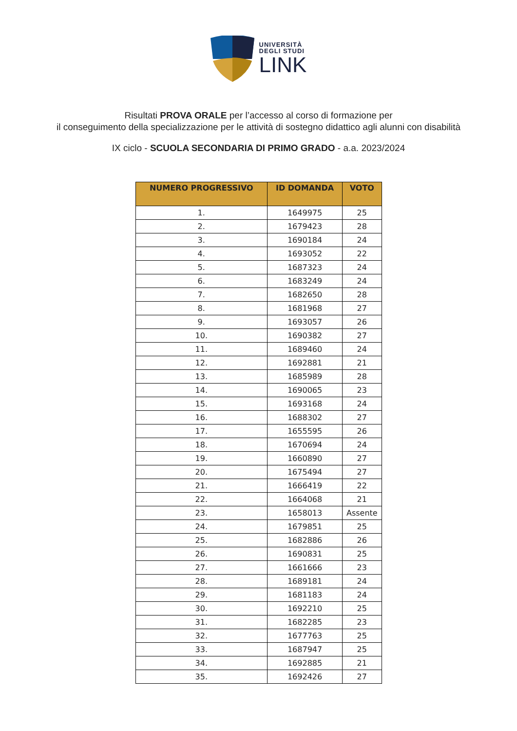UNIVERSITÀ
DEGLI STUDI
LINK
Risultati PROVA ORALE per l’accesso al corso di formazione per
il conseguimento della specializzazione per le attività di sostegno didattico agli alunni con disabilità
IX ciclo - SCUOLA SECONDARIA DI PRIMO GRADO - a.a. 2023/2024
| NUMERO PROGRESSIVO | ID DOMANDA | VOTO |
| --- | --- | --- |
| 1. | 1649975 | 25 |
| 2. | 1679423 | 28 |
| 3. | 1690184 | 24 |
| 4. | 1693052 | 22 |
| 5. | 1687323 | 24 |
| 6. | 1683249 | 24 |
| 7. | 1682650 | 28 |
| 8. | 1681968 | 27 |
| 9. | 1693057 | 26 |
| 10. | 1690382 | 27 |
| 11. | 1689460 | 24 |
| 12. | 1692881 | 21 |
| 13. | 1685989 | 28 |
| 14. | 1690065 | 23 |
| 15. | 1693168 | 24 |
| 16. | 1688302 | 27 |
| 17. | 1655595 | 26 |
| 18. | 1670694 | 24 |
| 19. | 1660890 | 27 |
| 20. | 1675494 | 27 |
| 21. | 1666419 | 22 |
| 22. | 1664068 | 21 |
| 23. | 1658013 | Assente |
| 24. | 1679851 | 25 |
| 25. | 1682886 | 26 |
| 26. | 1690831 | 25 |
| 27. | 1661666 | 23 |
| 28. | 1689181 | 24 |
| 29. | 1681183 | 24 |
| 30. | 1692210 | 25 |
| 31. | 1682285 | 23 |
| 32. | 1677763 | 25 |
| 33. | 1687947 | 25 |
| 34. | 1692885 | 21 |
| 35. | 1692426 | 27 |